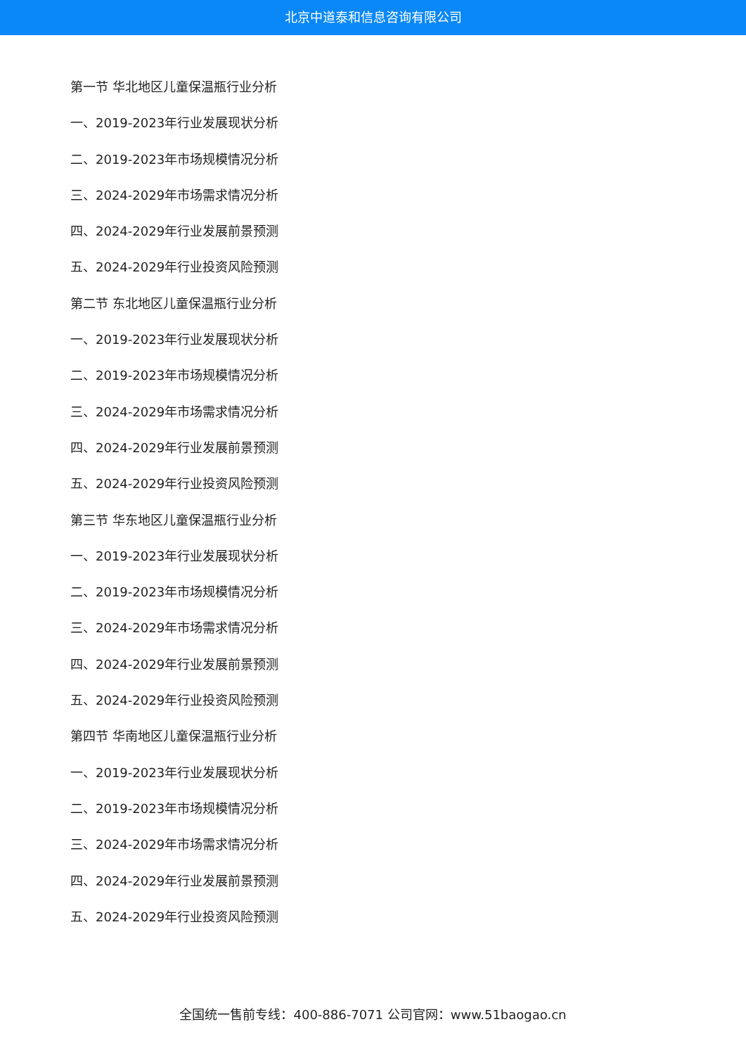北京中道泰和信息咨询有限公司
第一节 华北地区儿童保温瓶行业分析
一、2019-2023年行业发展现状分析
二、2019-2023年市场规模情况分析
三、2024-2029年市场需求情况分析
四、2024-2029年行业发展前景预测
五、2024-2029年行业投资风险预测
第二节 东北地区儿童保温瓶行业分析
一、2019-2023年行业发展现状分析
二、2019-2023年市场规模情况分析
三、2024-2029年市场需求情况分析
四、2024-2029年行业发展前景预测
五、2024-2029年行业投资风险预测
第三节 华东地区儿童保温瓶行业分析
一、2019-2023年行业发展现状分析
二、2019-2023年市场规模情况分析
三、2024-2029年市场需求情况分析
四、2024-2029年行业发展前景预测
五、2024-2029年行业投资风险预测
第四节 华南地区儿童保温瓶行业分析
一、2019-2023年行业发展现状分析
二、2019-2023年市场规模情况分析
三、2024-2029年市场需求情况分析
四、2024-2029年行业发展前景预测
五、2024-2029年行业投资风险预测
全国统一售前专线：400-886-7071 公司官网：www.51baogao.cn